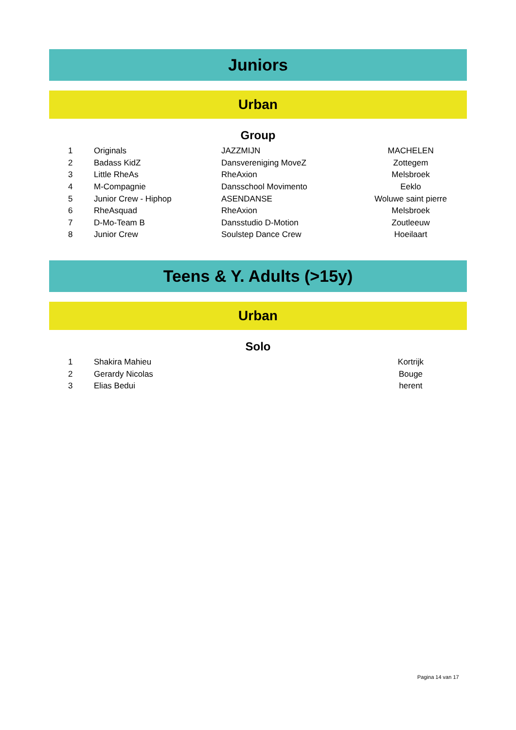Juniors
Urban
Group
| 1 | Originals | JAZZMIJN | MACHELEN |
| 2 | Badass KidZ | Dansvereniging MoveZ | Zottegem |
| 3 | Little RheAs | RheAxion | Melsbroek |
| 4 | M-Compagnie | Dansschool Movimento | Eeklo |
| 5 | Junior Crew - Hiphop | ASENDANSE | Woluwe saint pierre |
| 6 | RheAsquad | RheAxion | Melsbroek |
| 7 | D-Mo-Team B | Dansstudio D-Motion | Zoutleeuw |
| 8 | Junior Crew | Soulstep Dance Crew | Hoeilaart |
Teens & Y. Adults (>15y)
Urban
Solo
| 1 | Shakira Mahieu | | Kortrijk |
| 2 | Gerardy Nicolas | | Bouge |
| 3 | Elias Bedui | | herent |
Pagina 14 van 17